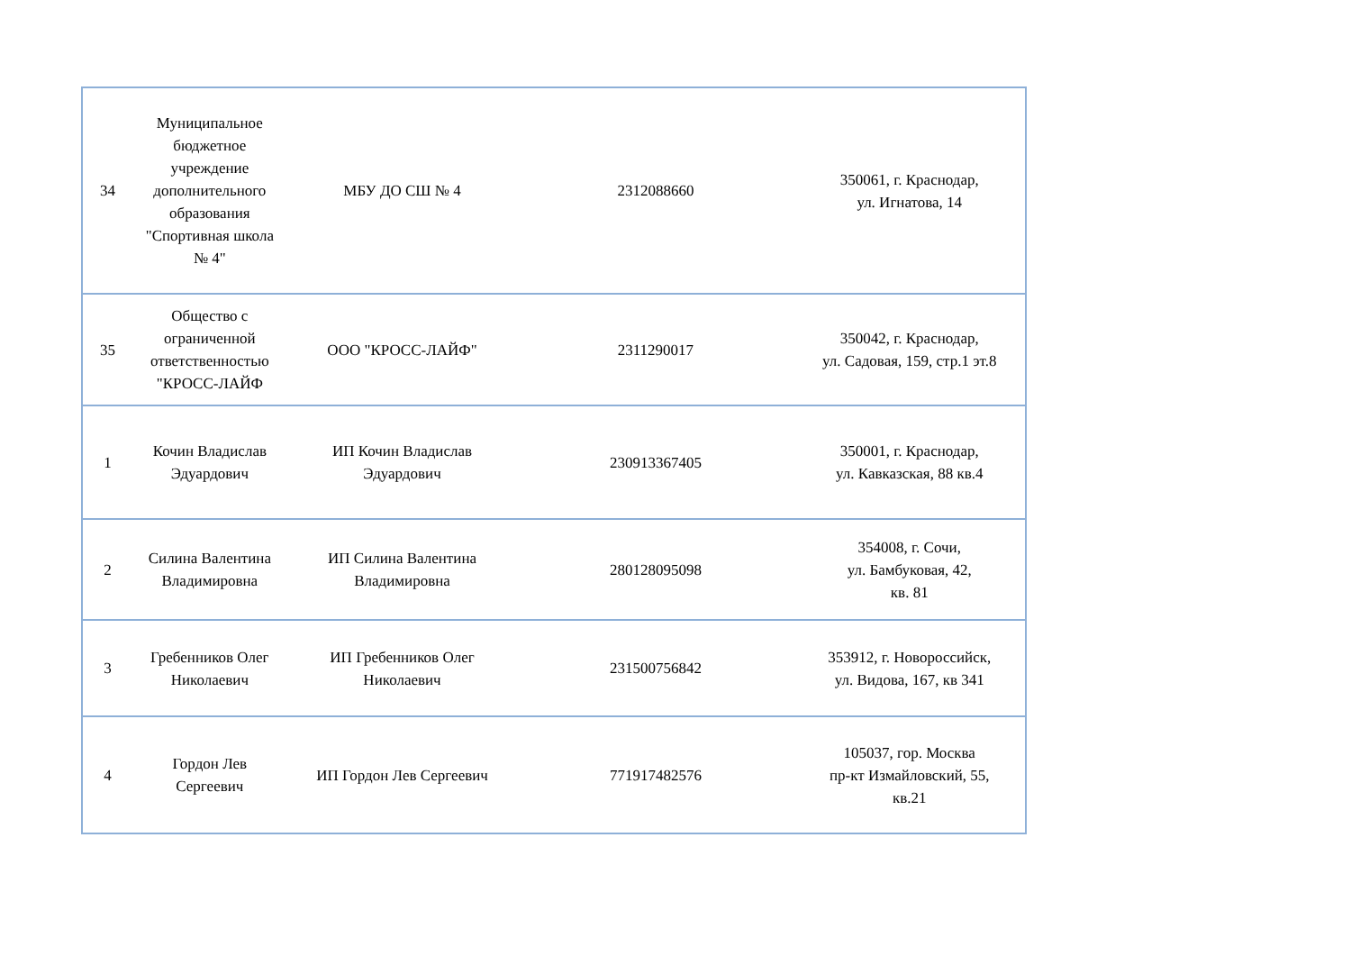| 34 | Муниципальное бюджетное учреждение дополнительного образования "Спортивная школа № 4" | МБУ ДО СШ № 4 | 2312088660 | 350061, г. Краснодар, ул. Игнатова, 14 |
| 35 | Общество с ограниченной ответственностью "КРОСС-ЛАЙФ | ООО "КРОСС-ЛАЙФ" | 2311290017 | 350042, г. Краснодар, ул. Садовая, 159, стр.1 эт.8 |
| 1 | Кочин Владислав Эдуардович | ИП Кочин Владислав Эдуардович | 230913367405 | 350001, г. Краснодар, ул. Кавказская, 88 кв.4 |
| 2 | Силина Валентина Владимировна | ИП Силина Валентина Владимировна | 280128095098 | 354008, г. Сочи, ул. Бамбуковая, 42, кв. 81 |
| 3 | Гребенников Олег Николаевич | ИП Гребенников Олег Николаевич | 231500756842 | 353912, г. Новороссийск, ул. Видова, 167, кв 341 |
| 4 | Гордон Лев Сергеевич | ИП Гордон Лев Сергеевич | 771917482576 | 105037, гор. Москва пр-кт Измайловский, 55, кв.21 |